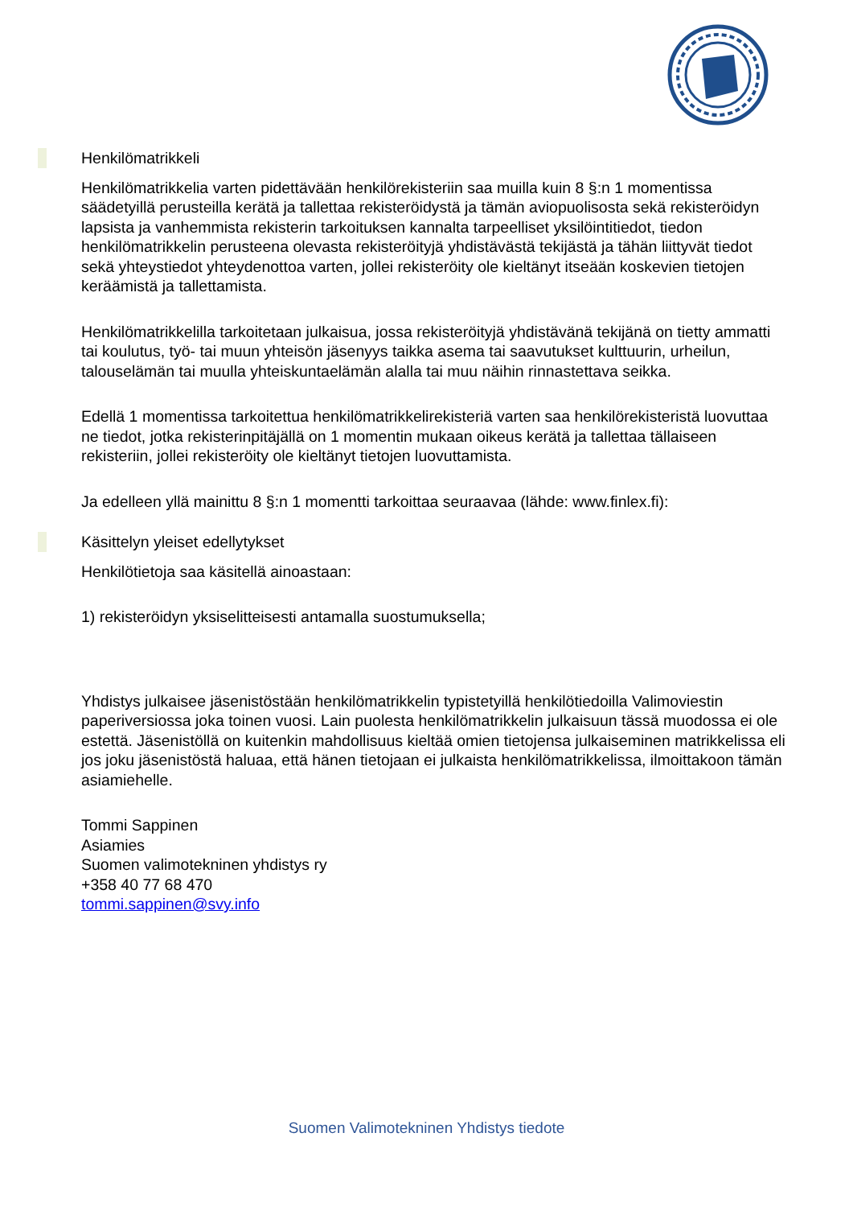Henkilömatrikkeli
Henkilömatrikkelia varten pidettävään henkilörekisteriin saa muilla kuin 8 §:n 1 momentissa säädetyillä perusteilla kerätä ja tallettaa rekisteröidystä ja tämän aviopuolisosta sekä rekisteröidyn lapsista ja vanhemmista rekisterin tarkoituksen kannalta tarpeelliset yksilöintitiedot, tiedon henkilömatrikkelin perusteena olevasta rekisteröityjä yhdistävästä tekijästä ja tähän liittyvät tiedot sekä yhteystiedot yhteydenottoa varten, jollei rekisteröity ole kieltänyt itseään koskevien tietojen keräämistä ja tallettamista.
Henkilömatrikkelilla tarkoitetaan julkaisua, jossa rekisteröityjä yhdistävänä tekijänä on tietty ammatti tai koulutus, työ- tai muun yhteisön jäsenyys taikka asema tai saavutukset kulttuurin, urheilun, talouselämän tai muulla yhteiskuntaelämän alalla tai muu näihin rinnastettava seikka.
Edellä 1 momentissa tarkoitettua henkilömatrikkelirekisteriä varten saa henkilörekisteristä luovuttaa ne tiedot, jotka rekisterinpitäjällä on 1 momentin mukaan oikeus kerätä ja tallettaa tällaiseen rekisteriin, jollei rekisteröity ole kieltänyt tietojen luovuttamista.
Ja edelleen yllä mainittu 8 §:n 1 momentti tarkoittaa seuraavaa (lähde: www.finlex.fi):
Käsittelyn yleiset edellytykset
Henkilötietoja saa käsitellä ainoastaan:
1) rekisteröidyn yksiselitteisesti antamalla suostumuksella;
Yhdistys julkaisee jäsenistöstään henkilömatrikkelin typistetyillä henkilötiedoilla Valimoviestin paperiversiossa joka toinen vuosi. Lain puolesta henkilömatrikkelin julkaisuun tässä muodossa ei ole estettä. Jäsenistöllä on kuitenkin mahdollisuus kieltää omien tietojensa julkaiseminen matrikkelissa eli jos joku jäsenistöstä haluaa, että hänen tietojaan ei julkaista henkilömatrikkelissa, ilmoittakoon tämän asiamiehelle.
Tommi Sappinen
Asiamies
Suomen valimotekninen yhdistys ry
+358 40 77 68 470
tommi.sappinen@svy.info
Suomen Valimotekninen Yhdistys tiedote